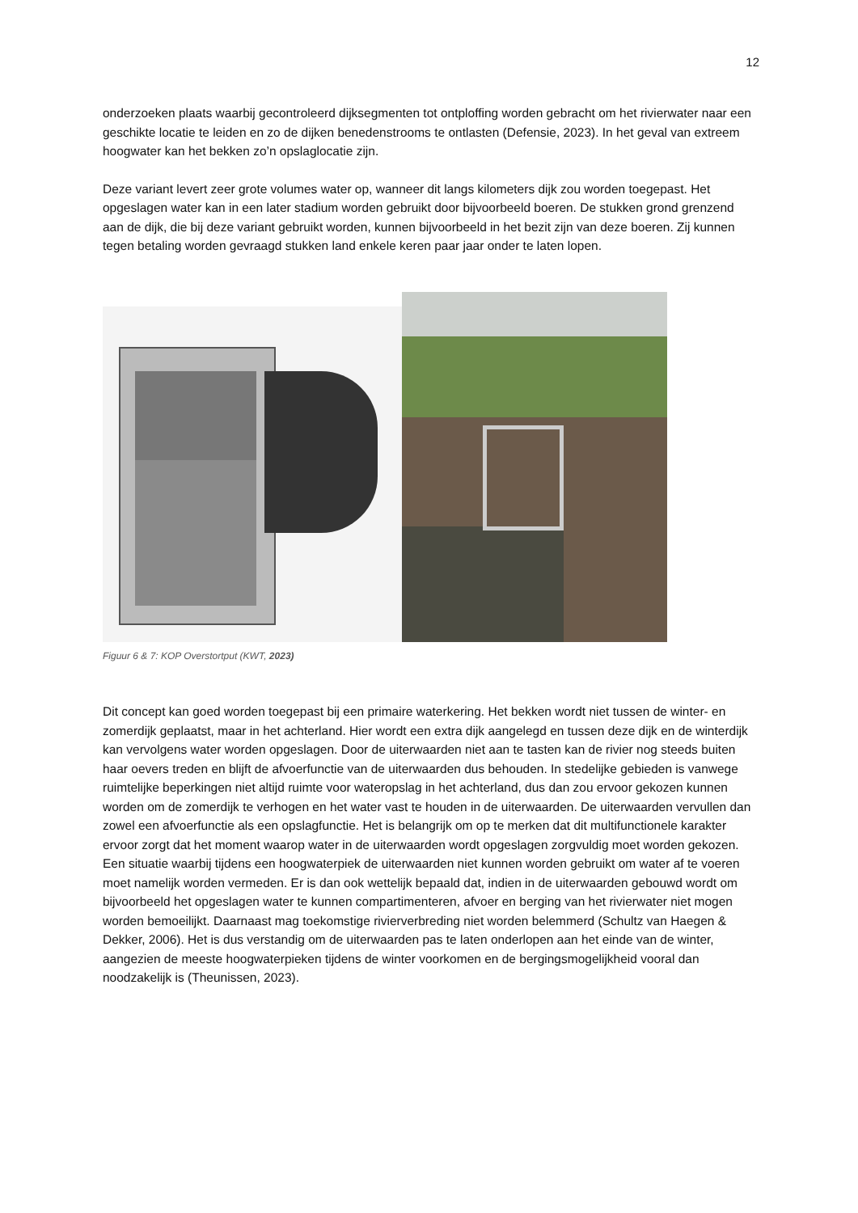12
onderzoeken plaats waarbij gecontroleerd dijksegmenten tot ontploffing worden gebracht om het rivierwater naar een geschikte locatie te leiden en zo de dijken benedenstrooms te ontlasten (Defensie, 2023). In het geval van extreem hoogwater kan het bekken zo’n opslaglocatie zijn.
Deze variant levert zeer grote volumes water op, wanneer dit langs kilometers dijk zou worden toegepast. Het opgeslagen water kan in een later stadium worden gebruikt door bijvoorbeeld boeren. De stukken grond grenzend aan de dijk, die bij deze variant gebruikt worden, kunnen bijvoorbeeld in het bezit zijn van deze boeren. Zij kunnen tegen betaling worden gevraagd stukken land enkele keren paar jaar onder te laten lopen.
Figuur 6 & 7: KOP Overstortput (KWT, 2023)
Dit concept kan goed worden toegepast bij een primaire waterkering. Het bekken wordt niet tussen de winter- en zomerdijk geplaatst, maar in het achterland. Hier wordt een extra dijk aangelegd en tussen deze dijk en de winterdijk kan vervolgens water worden opgeslagen. Door de uiterwaarden niet aan te tasten kan de rivier nog steeds buiten haar oevers treden en blijft de afvoerfunctie van de uiterwaarden dus behouden. In stedelijke gebieden is vanwege ruimtelijke beperkingen niet altijd ruimte voor wateropslag in het achterland, dus dan zou ervoor gekozen kunnen worden om de zomerdijk te verhogen en het water vast te houden in de uiterwaarden. De uiterwaarden vervullen dan zowel een afvoerfunctie als een opslagfunctie. Het is belangrijk om op te merken dat dit multifunctionele karakter ervoor zorgt dat het moment waarop water in de uiterwaarden wordt opgeslagen zorgvuldig moet worden gekozen. Een situatie waarbij tijdens een hoogwaterpiek de uiterwaarden niet kunnen worden gebruikt om water af te voeren moet namelijk worden vermeden. Er is dan ook wettelijk bepaald dat, indien in de uiterwaarden gebouwd wordt om bijvoorbeeld het opgeslagen water te kunnen compartimenteren, afvoer en berging van het rivierwater niet mogen worden bemoeilijkt. Daarnaast mag toekomstige rivierverbreding niet worden belemmerd (Schultz van Haegen & Dekker, 2006). Het is dus verstandig om de uiterwaarden pas te laten onderlopen aan het einde van de winter, aangezien de meeste hoogwaterpieken tijdens de winter voorkomen en de bergingsmogelijkheid vooral dan noodzakelijk is (Theunissen, 2023).